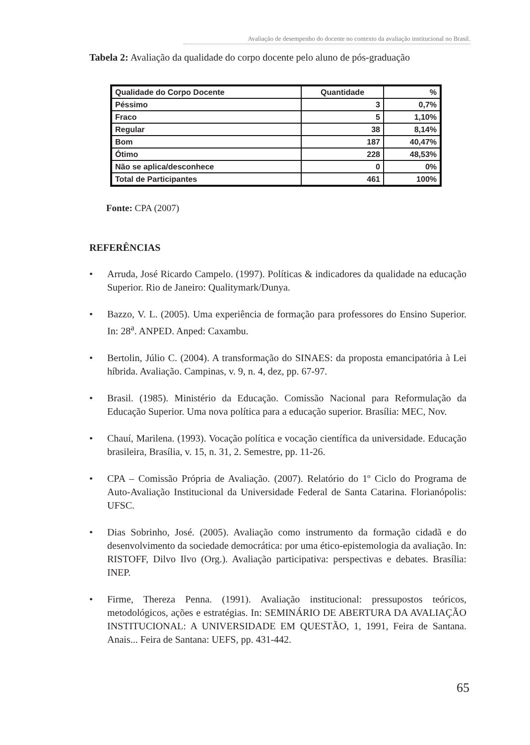Avaliação de desempenho do docente no contexto da avaliação institucional no Brasil.
Tabela 2: Avaliação da qualidade do corpo docente pelo aluno de pós-graduação
| Qualidade do Corpo Docente | Quantidade | % |
| --- | --- | --- |
| Péssimo | 3 | 0,7% |
| Fraco | 5 | 1,10% |
| Regular | 38 | 8,14% |
| Bom | 187 | 40,47% |
| Ótimo | 228 | 48,53% |
| Não se aplica/desconhece | 0 | 0% |
| Total de Participantes | 461 | 100% |
Fonte: CPA (2007)
REFERÊNCIAS
• Arruda, José Ricardo Campelo. (1997). Políticas & indicadores da qualidade na educação Superior. Rio de Janeiro: Qualitymark/Dunya.
• Bazzo, V. L. (2005). Uma experiência de formação para professores do Ensino Superior. In: 28<sup>a</sup>. ANPED. Anped: Caxambu.
• Bertolin, Júlio C. (2004). A transformação do SINAES: da proposta emancipatória à Lei híbrida. Avaliação. Campinas, v. 9, n. 4, dez, pp. 67-97.
• Brasil. (1985). Ministério da Educação. Comissão Nacional para Reformulação da Educação Superior. Uma nova política para a educação superior. Brasília: MEC, Nov.
• Chauí, Marilena. (1993). Vocação política e vocação científica da universidade. Educação brasileira, Brasília, v. 15, n. 31, 2. Semestre, pp. 11-26.
• CPA – Comissão Própria de Avaliação. (2007). Relatório do 1º Ciclo do Programa de Auto-Avaliação Institucional da Universidade Federal de Santa Catarina. Florianópolis: UFSC.
• Dias Sobrinho, José. (2005). Avaliação como instrumento da formação cidadã e do desenvolvimento da sociedade democrática: por uma ético-epistemologia da avaliação. In: RISTOFF, Dilvo Ilvo (Org.). Avaliação participativa: perspectivas e debates. Brasília: INEP.
• Firme, Thereza Penna. (1991). Avaliação institucional: pressupostos teóricos, metodológicos, ações e estratégias. In: SEMINÁRIO DE ABERTURA DA AVALIAÇÃO INSTITUCIONAL: A UNIVERSIDADE EM QUESTÃO, 1, 1991, Feira de Santana. Anais... Feira de Santana: UEFS, pp. 431-442.
65